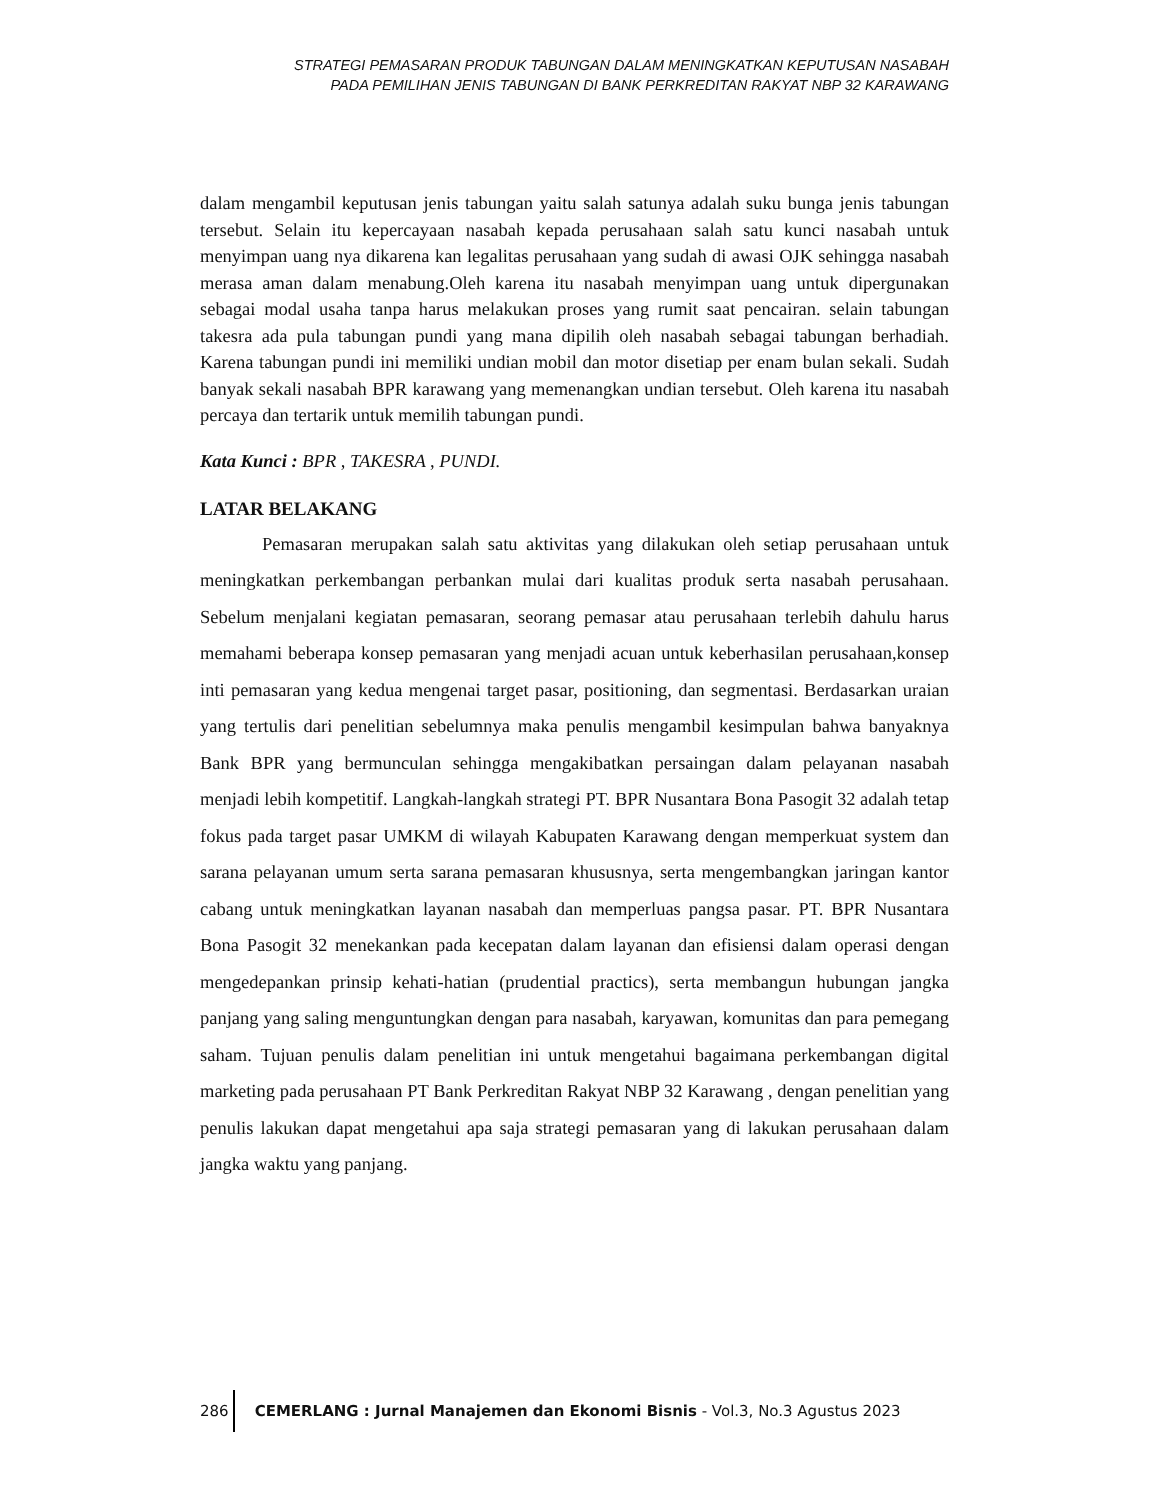STRATEGI PEMASARAN PRODUK TABUNGAN DALAM MENINGKATKAN KEPUTUSAN NASABAH
PADA PEMILIHAN JENIS TABUNGAN DI BANK PERKREDITAN RAKYAT NBP 32 KARAWANG
dalam mengambil keputusan jenis tabungan yaitu salah satunya adalah suku bunga jenis tabungan tersebut. Selain itu kepercayaan nasabah kepada perusahaan salah satu kunci nasabah untuk menyimpan uang nya dikarena kan legalitas perusahaan yang sudah di awasi OJK sehingga nasabah merasa aman dalam menabung.Oleh karena itu nasabah menyimpan uang untuk dipergunakan sebagai modal usaha tanpa harus melakukan proses yang rumit saat pencairan. selain tabungan takesra ada pula tabungan pundi yang mana dipilih oleh nasabah sebagai tabungan berhadiah. Karena tabungan pundi ini memiliki undian mobil dan motor disetiap per enam bulan sekali. Sudah banyak sekali nasabah BPR karawang yang memenangkan undian tersebut. Oleh karena itu nasabah percaya dan tertarik untuk memilih tabungan pundi.
Kata Kunci : BPR , TAKESRA , PUNDI.
LATAR BELAKANG
Pemasaran merupakan salah satu aktivitas yang dilakukan oleh setiap perusahaan untuk meningkatkan perkembangan perbankan mulai dari kualitas produk serta nasabah perusahaan. Sebelum menjalani kegiatan pemasaran, seorang pemasar atau perusahaan terlebih dahulu harus memahami beberapa konsep pemasaran yang menjadi acuan untuk keberhasilan perusahaan,konsep inti pemasaran yang kedua mengenai target pasar, positioning, dan segmentasi. Berdasarkan uraian yang tertulis dari penelitian sebelumnya maka penulis mengambil kesimpulan bahwa banyaknya Bank BPR yang bermunculan sehingga mengakibatkan persaingan dalam pelayanan nasabah menjadi lebih kompetitif. Langkah-langkah strategi PT. BPR Nusantara Bona Pasogit 32 adalah tetap fokus pada target pasar UMKM di wilayah Kabupaten Karawang dengan memperkuat system dan sarana pelayanan umum serta sarana pemasaran khususnya, serta mengembangkan jaringan kantor cabang untuk meningkatkan layanan nasabah dan memperluas pangsa pasar. PT. BPR Nusantara Bona Pasogit 32 menekankan pada kecepatan dalam layanan dan efisiensi dalam operasi dengan mengedepankan prinsip kehati-hatian (prudential practics), serta membangun hubungan jangka panjang yang saling menguntungkan dengan para nasabah, karyawan, komunitas dan para pemegang saham. Tujuan penulis dalam penelitian ini untuk mengetahui bagaimana perkembangan digital marketing pada perusahaan PT Bank Perkreditan Rakyat NBP 32 Karawang , dengan penelitian yang penulis lakukan dapat mengetahui apa saja strategi pemasaran yang di lakukan perusahaan dalam jangka waktu yang panjang.
286 CEMERLANG : Jurnal Manajemen dan Ekonomi Bisnis - Vol.3, No.3 Agustus 2023